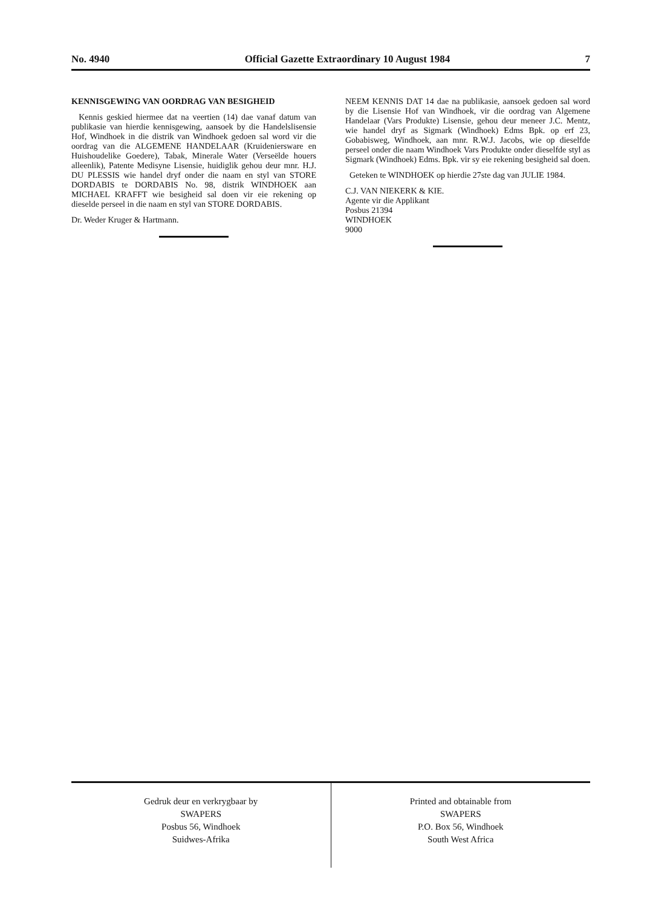No. 4940 Official Gazette Extraordinary 10 August 1984 7
KENNISGEWING VAN OORDRAG VAN BESIGHEID
Kennis geskied hiermee dat na veertien (14) dae vanaf datum van publikasie van hierdie kennisgewing, aansoek by die Handelslisensie Hof, Windhoek in die distrik van Windhoek gedoen sal word vir die oordrag van die ALGEMENE HANDELAAR (Kruideniersware en Huishoudelike Goedere), Tabak, Minerale Water (Verseëlde houers alleenlik), Patente Medisyne Lisensie, huidiglik gehou deur mnr. H.J. DU PLESSIS wie handel dryf onder die naam en styl van STORE DORDABIS te DORDABIS No. 98, distrik WINDHOEK aan MICHAEL KRAFFT wie besigheid sal doen vir eie rekening op dieselde perseel in die naam en styl van STORE DORDABIS.
Dr. Weder Kruger & Hartmann.
NEEM KENNIS DAT 14 dae na publikasie, aansoek gedoen sal word by die Lisensie Hof van Windhoek, vir die oordrag van Algemene Handelaar (Vars Produkte) Lisensie, gehou deur meneer J.C. Mentz, wie handel dryf as Sigmark (Windhoek) Edms Bpk. op erf 23, Gobabisweg, Windhoek, aan mnr. R.W.J. Jacobs, wie op dieselfde perseel onder die naam Windhoek Vars Produkte onder dieselfde styl as Sigmark (Windhoek) Edms. Bpk. vir sy eie rekening besigheid sal doen.
Geteken te WINDHOEK op hierdie 27ste dag van JULIE 1984.
C.J. VAN NIEKERK & KIE.
Agente vir die Applikant
Posbus 21394
WINDHOEK
9000
Gedruk deur en verkrygbaar by
SWAPERS
Posbus 56, Windhoek
Suidwes-Afrika
Printed and obtainable from
SWAPERS
P.O. Box 56, Windhoek
South West Africa